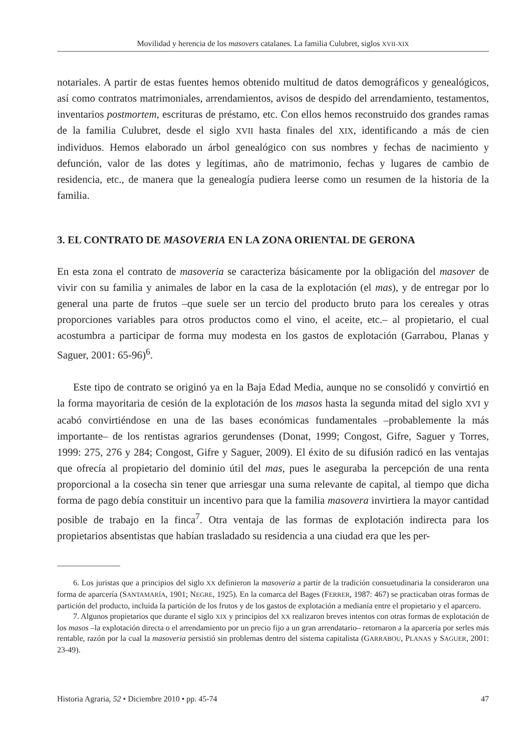Movilidad y herencia de los masovers catalanes. La familia Culubret, siglos XVII-XIX
notariales. A partir de estas fuentes hemos obtenido multitud de datos demográficos y genealógicos, así como contratos matrimoniales, arrendamientos, avisos de despido del arrendamiento, testamentos, inventarios postmortem, escrituras de préstamo, etc. Con ellos hemos reconstruido dos grandes ramas de la familia Culubret, desde el siglo XVII hasta finales del XIX, identificando a más de cien individuos. Hemos elaborado un árbol genealógico con sus nombres y fechas de nacimiento y defunción, valor de las dotes y legítimas, año de matrimonio, fechas y lugares de cambio de residencia, etc., de manera que la genealogía pudiera leerse como un resumen de la historia de la familia.
3. EL CONTRATO DE MASOVERIA EN LA ZONA ORIENTAL DE GERONA
En esta zona el contrato de masoveria se caracteriza básicamente por la obligación del masover de vivir con su familia y animales de labor en la casa de la explotación (el mas), y de entregar por lo general una parte de frutos –que suele ser un tercio del producto bruto para los cereales y otras proporciones variables para otros productos como el vino, el aceite, etc.– al propietario, el cual acostumbra a participar de forma muy modesta en los gastos de explotación (Garrabou, Planas y Saguer, 2001: 65-96)<sup>6</sup>.
Este tipo de contrato se originó ya en la Baja Edad Media, aunque no se consolidó y convirtió en la forma mayoritaria de cesión de la explotación de los masos hasta la segunda mitad del siglo XVI y acabó convirtiéndose en una de las bases económicas fundamentales –probablemente la más importante– de los rentistas agrarios gerundenses (Donat, 1999; Congost, Gifre, Saguer y Torres, 1999: 275, 276 y 284; Congost, Gifre y Saguer, 2009). El éxito de su difusión radicó en las ventajas que ofrecía al propietario del dominio útil del mas, pues le aseguraba la percepción de una renta proporcional a la cosecha sin tener que arriesgar una suma relevante de capital, al tiempo que dicha forma de pago debía constituir un incentivo para que la familia masovera invirtiera la mayor cantidad posible de trabajo en la finca<sup>7</sup>. Otra ventaja de las formas de explotación indirecta para los propietarios absentistas que habían trasladado su residencia a una ciudad era que les per-
6. Los juristas que a principios del siglo XX definieron la masoveria a partir de la tradición consuetudinaria la consideraron una forma de aparcería (SANTAMARÍA, 1901; NEGRE, 1925). En la comarca del Bages (FERRER, 1987: 467) se practicaban otras formas de partición del producto, incluida la partición de los frutos y de los gastos de explotación a medianía entre el propietario y el aparcero.
7. Algunos propietarios que durante el siglo XIX y principios del XX realizaron breves intentos con otras formas de explotación de los masos –la explotación directa o el arrendamiento por un precio fijo a un gran arrendatario– retornaron a la aparcería por serles más rentable, razón por la cual la masoveria persistió sin problemas dentro del sistema capitalista (GARRABOU, PLANAS y SAGUER, 2001: 23-49).
Historia Agraria, 52 • Diciembre 2010 • pp. 45-74 47